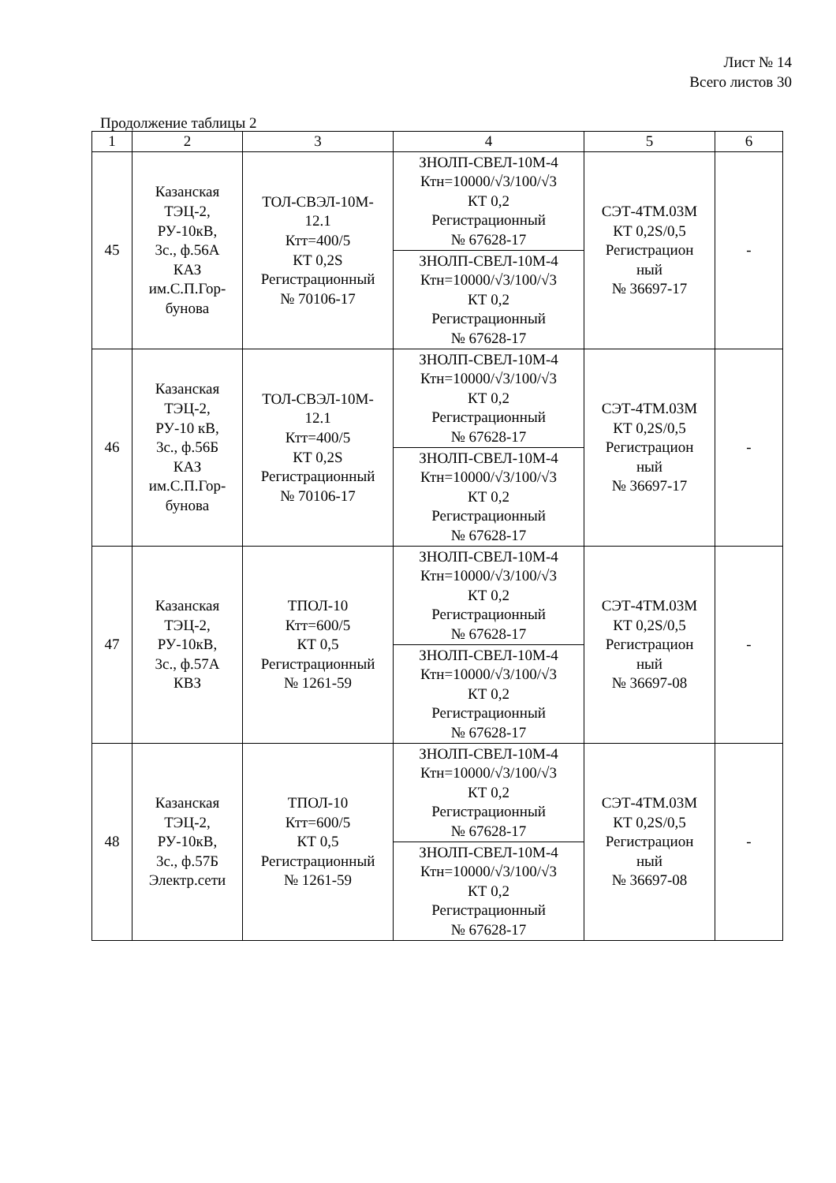Лист № 14
Всего листов 30
Продолжение таблицы 2
| 1 | 2 | 3 | 4 | 5 | 6 |
| --- | --- | --- | --- | --- | --- |
| 45 | Казанская ТЭЦ-2, РУ-10кВ, 3с., ф.56А КАЗ им.С.П.Гор- бунова | ТОЛ-СВЭЛ-10М- 12.1 Ктт=400/5 КТ 0,2S Регистрационный № 70106-17 | ЗНОЛП-СВЕЛ-10М-4 Ктн=10000/√3/100/√3 КТ 0,2 Регистрационный № 67628-17 | СЭТ-4ТМ.03М КТ 0,2S/0,5 Регистрацион ный № 36697-17 | - |
| | | | ЗНОЛП-СВЕЛ-10М-4 Ктн=10000/√3/100/√3 КТ 0,2 Регистрационный № 67628-17 | | |
| 46 | Казанская ТЭЦ-2, РУ-10 кВ, 3с., ф.56Б КАЗ им.С.П.Гор- бунова | ТОЛ-СВЭЛ-10М- 12.1 Ктт=400/5 КТ 0,2S Регистрационный № 70106-17 | ЗНОЛП-СВЕЛ-10М-4 Ктн=10000/√3/100/√3 КТ 0,2 Регистрационный № 67628-17 | СЭТ-4ТМ.03М КТ 0,2S/0,5 Регистрацион ный № 36697-17 | - |
| | | | ЗНОЛП-СВЕЛ-10М-4 Ктн=10000/√3/100/√3 КТ 0,2 Регистрационный № 67628-17 | | |
| 47 | Казанская ТЭЦ-2, РУ-10кВ, 3с., ф.57А КВЗ | ТПОЛ-10 Ктт=600/5 КТ 0,5 Регистрационный № 1261-59 | ЗНОЛП-СВЕЛ-10М-4 Ктн=10000/√3/100/√3 КТ 0,2 Регистрационный № 67628-17 | СЭТ-4ТМ.03М КТ 0,2S/0,5 Регистрацион ный № 36697-08 | - |
| | | | ЗНОЛП-СВЕЛ-10М-4 Ктн=10000/√3/100/√3 КТ 0,2 Регистрационный № 67628-17 | | |
| 48 | Казанская ТЭЦ-2, РУ-10кВ, 3с., ф.57Б Электр.сети | ТПОЛ-10 Ктт=600/5 КТ 0,5 Регистрационный № 1261-59 | ЗНОЛП-СВЕЛ-10М-4 Ктн=10000/√3/100/√3 КТ 0,2 Регистрационный № 67628-17 | СЭТ-4ТМ.03М КТ 0,2S/0,5 Регистрацион ный № 36697-08 | - |
| | | | ЗНОЛП-СВЕЛ-10М-4 Ктн=10000/√3/100/√3 КТ 0,2 Регистрационный № 67628-17 | | |